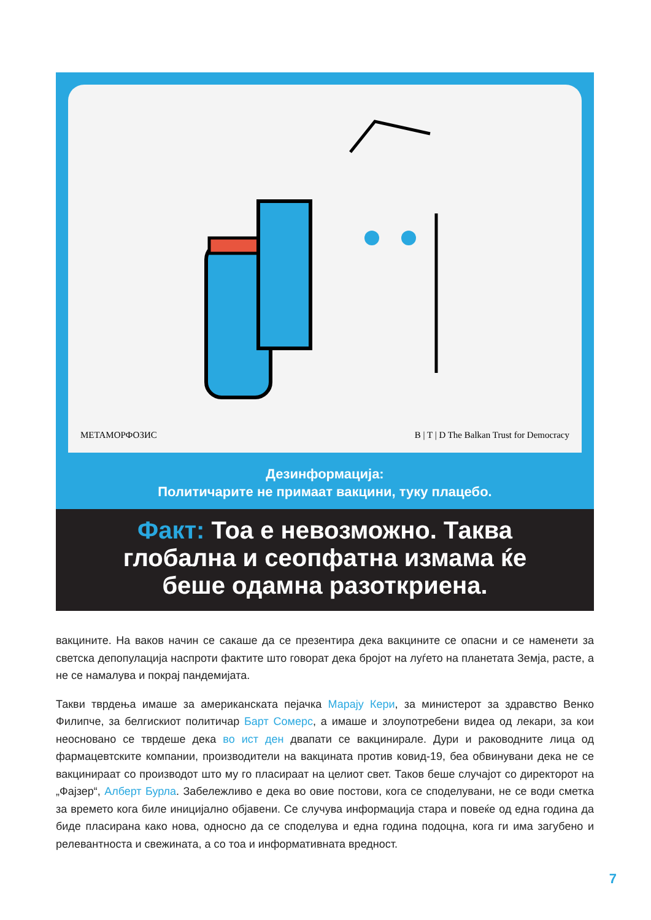METAМОРФОЗИС B | T | D The Balkan Trust for Democracy
Дезинформација:
Политичарите не примаат вакцини, туку плацебо.
Факт: Тоа е невозможно. Таква
глобална и сеопфатна измама ќе
беше одамна разоткриена.
вакцините. На ваков начин се сакаше да се презентира дека вакцините се опасни и се наменети за светска депопулација наспроти фактите што говорат дека бројот на луѓето на планетата Земја, расте, а не се намалува и покрај пандемијата.
Такви тврдења имаше за американската пејачка Марају Кери, за министерот за здравство Венко Филипче, за белгискиот политичар Барт Сомерс, а имаше и злоупотребени видеа од лекари, за кои неосновано се тврдеше дека во ист ден двапати се вакцинирале. Дури и раководните лица од фармацевтските компании, производители на вакцината против ковид-19, беа обвинувани дека не се вакцинираат со производот што му го пласираат на целиот свет. Таков беше случајот со директорот на „Фајзер“, Алберт Бурла. Забележливо е дека во овие постови, кога се споделувани, не се води сметка за времето кога биле иницијално објавени. Се случува информација стара и повеќе од една година да биде пласирана како нова, односно да се споделува и една година подоцна, кога ги има загубено и релевантноста и свежината, а со тоа и информативната вредност.
7